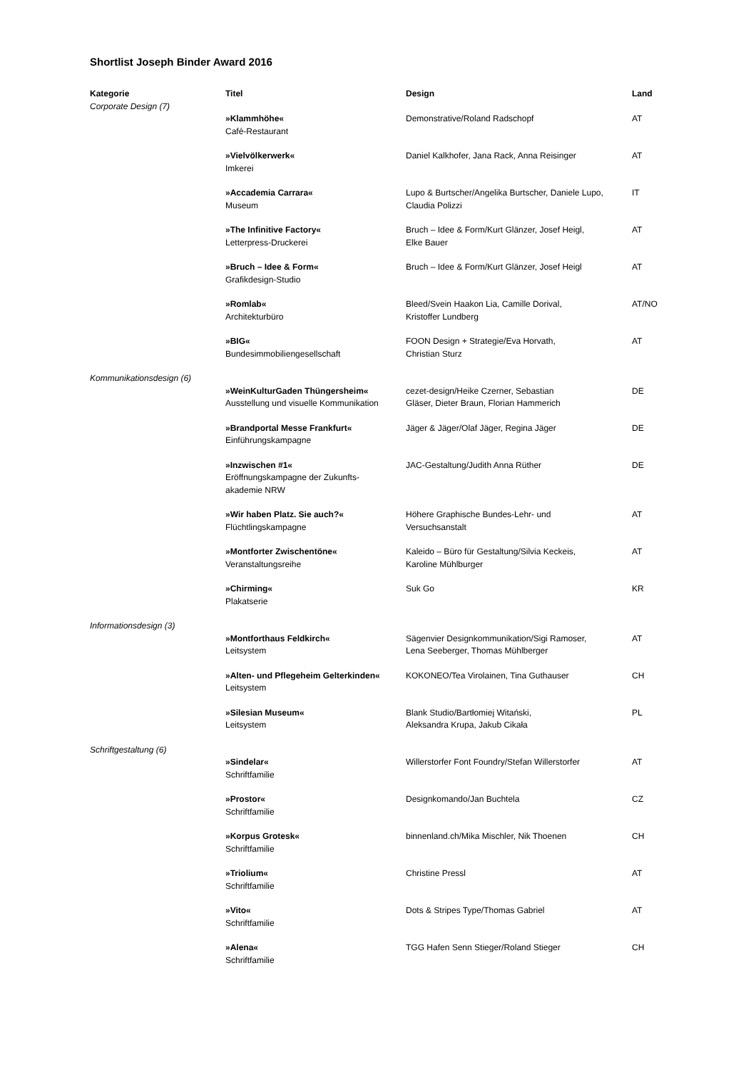Shortlist Joseph Binder Award 2016
| Kategorie | Titel | Design | Land |
| --- | --- | --- | --- |
| Corporate Design (7) | | | |
| | »Klammhöhe« Café-Restaurant | Demonstrative/Roland Radschopf | AT |
| | »Vielvölkerwerk« Imkerei | Daniel Kalkhofer, Jana Rack, Anna Reisinger | AT |
| | »Accademia Carrara« Museum | Lupo & Burtscher/Angelika Burtscher, Daniele Lupo, Claudia Polizzi | IT |
| | »The Infinitive Factory« Letterpress-Druckerei | Bruch – Idee & Form/Kurt Glänzer, Josef Heigl, Elke Bauer | AT |
| | »Bruch – Idee & Form« Grafikdesign-Studio | Bruch – Idee & Form/Kurt Glänzer, Josef Heigl | AT |
| | »Romlab« Architekturbüro | Bleed/Svein Haakon Lia, Camille Dorival, Kristoffer Lundberg | AT/NO |
| | »BIG« Bundesimmobiliengesellschaft | FOON Design + Strategie/Eva Horvath, Christian Sturz | AT |
| Kommunikationsdesign (6) | | | |
| | »WeinKulturGaden Thüngersheim« Ausstellung und visuelle Kommunikation | cezet-design/Heike Czerner, Sebastian Gläser, Dieter Braun, Florian Hammerich | DE |
| | »Brandportal Messe Frankfurt« Einführungskampagne | Jäger & Jäger/Olaf Jäger, Regina Jäger | DE |
| | »Inzwischen #1« Eröffnungskampagne der Zukunfts- akademie NRW | JAC-Gestaltung/Judith Anna Rüther | DE |
| | »Wir haben Platz. Sie auch?« Flüchtlingskampagne | Höhere Graphische Bundes-Lehr- und Versuchsanstalt | AT |
| | »Montforter Zwischentöne« Veranstaltungsreihe | Kaleido – Büro für Gestaltung/Silvia Keckeis, Karoline Mühlburger | AT |
| | »Chirming« Plakatserie | Suk Go | KR |
| Informationsdesign (3) | | | |
| | »Montforthaus Feldkirch« Leitsystem | Sägenvier Designkommunikation/Sigi Ramoser, Lena Seeberger, Thomas Mühlberger | AT |
| | »Alten- und Pflegeheim Gelterkinden« Leitsystem | KOKONEO/Tea Virolainen, Tina Guthauser | CH |
| | »Silesian Museum« Leitsystem | Blank Studio/Bartłomiej Witański, Aleksandra Krupa, Jakub Cikała | PL |
| Schriftgestaltung (6) | | | |
| | »Sindelar« Schriftfamilie | Willerstorfer Font Foundry/Stefan Willerstorfer | AT |
| | »Prostor« Schriftfamilie | Designkomando/Jan Buchtela | CZ |
| | »Korpus Grotesk« Schriftfamilie | binnenland.ch/Mika Mischler, Nik Thoenen | CH |
| | »Triolium« Schriftfamilie | Christine Pressl | AT |
| | »Vito« Schriftfamilie | Dots & Stripes Type/Thomas Gabriel | AT |
| | »Alena« Schriftfamilie | TGG Hafen Senn Stieger/Roland Stieger | CH |